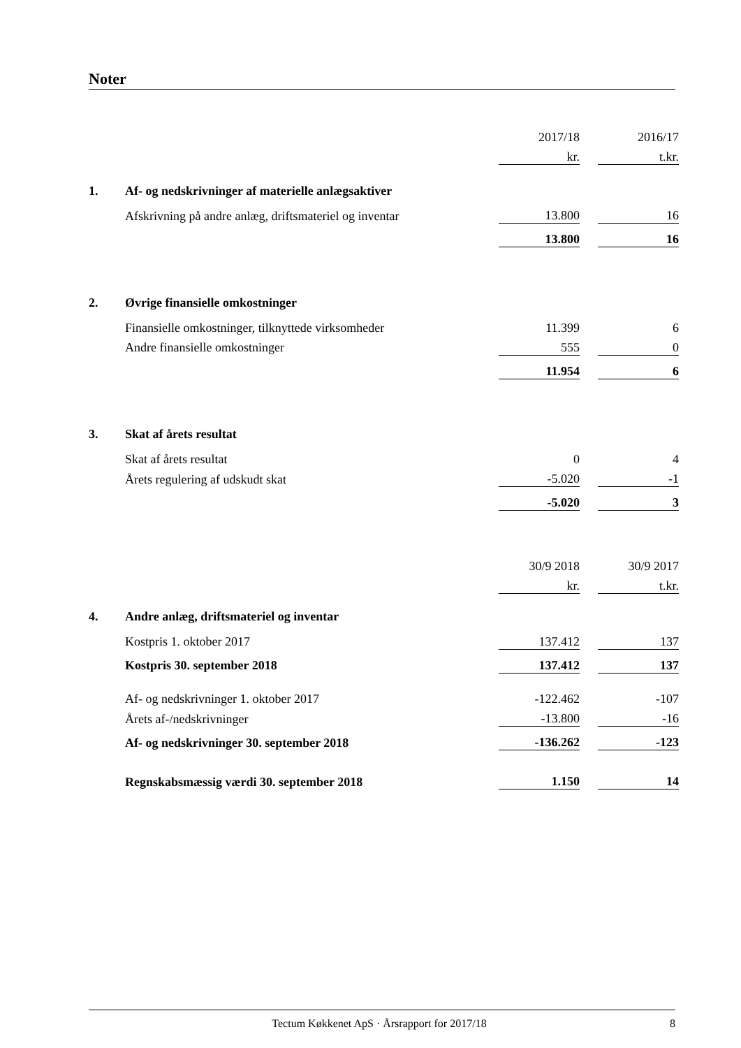Noter
| | | 2017/18 | | 2016/17 |
| | | kr. | | t.kr. |
| 1. | Af- og nedskrivninger af materielle anlægsaktiver | | | |
| | Afskrivning på andre anlæg, driftsmateriel og inventar | 13.800 | | 16 |
| | | 13.800 | | 16 |
| 2. | Øvrige finansielle omkostninger | | | |
| | Finansielle omkostninger, tilknyttede virksomheder | 11.399 | | 6 |
| | Andre finansielle omkostninger | 555 | | 0 |
| | | 11.954 | | 6 |
| 3. | Skat af årets resultat | | | |
| | Skat af årets resultat | 0 | | 4 |
| | Årets regulering af udskudt skat | -5.020 | | -1 |
| | | -5.020 | | 3 |
| | | 30/9 2018 | | 30/9 2017 |
| | | kr. | | t.kr. |
| 4. | Andre anlæg, driftsmateriel og inventar | | | |
| | Kostpris 1. oktober 2017 | 137.412 | | 137 |
| | Kostpris 30. september 2018 | 137.412 | | 137 |
| | Af- og nedskrivninger 1. oktober 2017 | -122.462 | | -107 |
| | Årets af-/nedskrivninger | -13.800 | | -16 |
| | Af- og nedskrivninger 30. september 2018 | -136.262 | | -123 |
| | Regnskabsmæssig værdi 30. september 2018 | 1.150 | | 14 |
Tectum Køkkenet ApS · Årsrapport for 2017/18 8